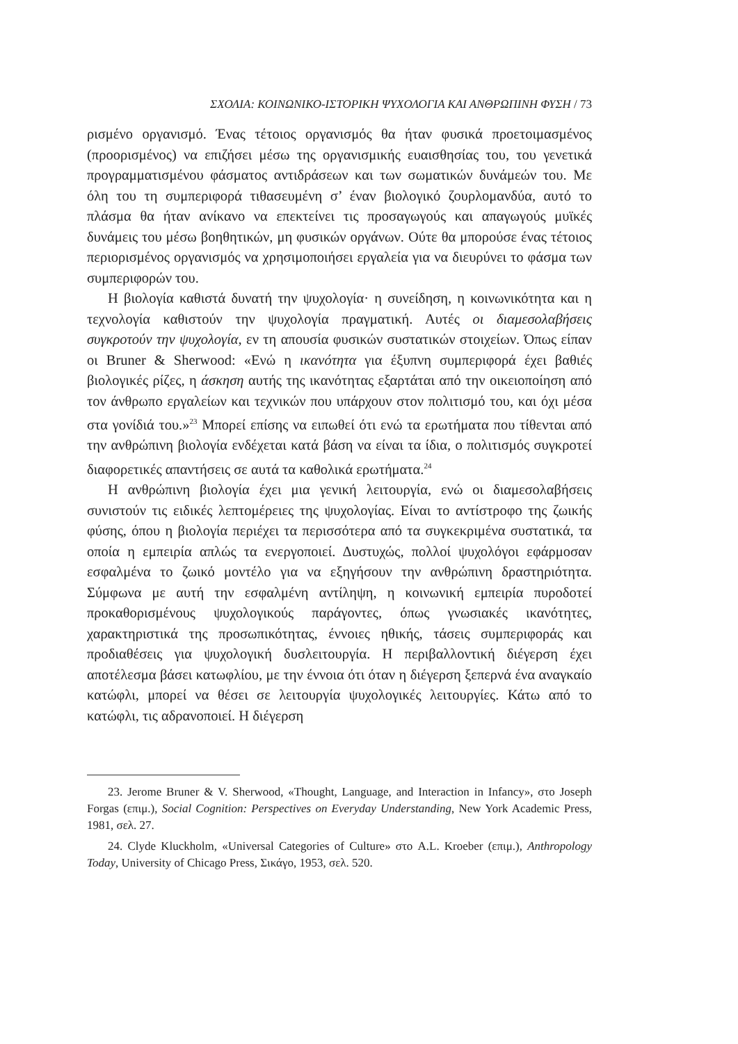ΣΧΟΛΙΑ: ΚΟΙΝΩΝΙΚΟ-ΙΣΤΟΡΙΚΗ ΨΥΧΟΛΟΓΙΑ ΚΑΙ ΑΝΘΡΩΠΙΝΗ ΦΥΣΗ / 73
ρισμένο οργανισμό. Ένας τέτοιος οργανισμός θα ήταν φυσικά προετοιμασμένος (προορισμένος) να επιζήσει μέσω της οργανισμικής ευαισθησίας του, του γενετικά προγραμματισμένου φάσματος αντιδράσεων και των σωματικών δυνάμεών του. Με όλη του τη συμπεριφορά τιθασευμένη σ’ έναν βιολογικό ζουρλομανδύα, αυτό το πλάσμα θα ήταν ανίκανο να επεκτείνει τις προσαγωγούς και απαγωγούς μυϊκές δυνάμεις του μέσω βοηθητικών, μη φυσικών οργάνων. Ούτε θα μπορούσε ένας τέτοιος περιορισμένος οργανισμός να χρησιμοποιήσει εργαλεία για να διευρύνει το φάσμα των συμπεριφορών του.
Η βιολογία καθιστά δυνατή την ψυχολογία· η συνείδηση, η κοινωνικότητα και η τεχνολογία καθιστούν την ψυχολογία πραγματική. Αυτές οι διαμεσολαβήσεις συγκροτούν την ψυχολογία, εν τη απουσία φυσικών συστατικών στοιχείων. Όπως είπαν οι Bruner & Sherwood: «Ενώ η ικανότητα για έξυπνη συμπεριφορά έχει βαθιές βιολογικές ρίζες, η άσκηση αυτής της ικανότητας εξαρτάται από την οικειοποίηση από τον άνθρωπο εργαλείων και τεχνικών που υπάρχουν στον πολιτισμό του, και όχι μέσα στα γονίδιά του.»<sup>23</sup> Μπορεί επίσης να ειπωθεί ότι ενώ τα ερωτήματα που τίθενται από την ανθρώπινη βιολογία ενδέχεται κατά βάση να είναι τα ίδια, ο πολιτισμός συγκροτεί διαφορετικές απαντήσεις σε αυτά τα καθολικά ερωτήματα.<sup>24</sup>
Η ανθρώπινη βιολογία έχει μια γενική λειτουργία, ενώ οι διαμεσολαβήσεις συνιστούν τις ειδικές λεπτομέρειες της ψυχολογίας. Είναι το αντίστροφο της ζωικής φύσης, όπου η βιολογία περιέχει τα περισσότερα από τα συγκεκριμένα συστατικά, τα οποία η εμπειρία απλώς τα ενεργοποιεί. Δυστυχώς, πολλοί ψυχολόγοι εφάρμοσαν εσφαλμένα το ζωικό μοντέλο για να εξηγήσουν την ανθρώπινη δραστηριότητα. Σύμφωνα με αυτή την εσφαλμένη αντίληψη, η κοινωνική εμπειρία πυροδοτεί προκαθορισμένους ψυχολογικούς παράγοντες, όπως γνωσιακές ικανότητες, χαρακτηριστικά της προσωπικότητας, έννοιες ηθικής, τάσεις συμπεριφοράς και προδιαθέσεις για ψυχολογική δυσλειτουργία. Η περιβαλλοντική διέγερση έχει αποτέλεσμα βάσει κατωφλίου, με την έννοια ότι όταν η διέγερση ξεπερνά ένα αναγκαίο κατώφλι, μπορεί να θέσει σε λειτουργία ψυχολογικές λειτουργίες. Κάτω από το κατώφλι, τις αδρανοποιεί. Η διέγερση
23. Jerome Bruner & V. Sherwood, «Thought, Language, and Interaction in Infancy», στο Joseph Forgas (επιμ.), Social Cognition: Perspectives on Everyday Understanding, New York Academic Press, 1981, σελ. 27.
24. Clyde Kluckholm, «Universal Categories of Culture» στο A.L. Kroeber (επιμ.), Anthropology Today, University of Chicago Press, Σικάγο, 1953, σελ. 520.